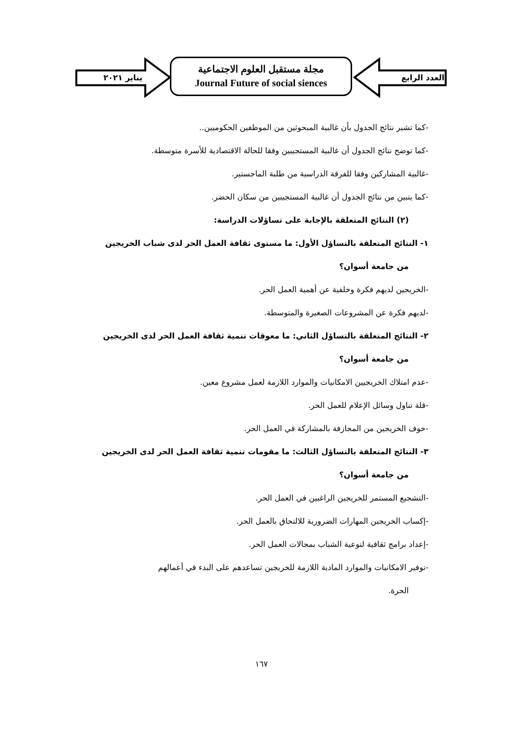يناير ٢٠٢١
مجلة مستقبل العلوم الاجتماعية
Journal Future of social siences
العدد الرابع
-كما تشير نتائج الجدول بأن غالبية المبحوثين من الموظفين الحكوميين..
-كما توضح نتائج الجدول أن غالبية المستجيبين وفقا للحالة الاقتصادية للأسرة متوسطة.
-غالبية المشاركين وفقا للفرقة الدراسية من طلبة الماجستير.
-كما يتبين من نتائج الجدول أن غالبية المستجيبين من سكان الحضر.
(٢) النتائج المتعلقة بالإجابة على تساؤلات الدراسة:
١- النتائج المتعلقة بالتساؤل الأول: ما مستوى ثقافة العمل الحر لدى شباب الخريجين
من جامعة أسوان؟
-الخريجين لديهم فكرة وخلفية عن أهمية العمل الحر.
-لديهم فكرة عن المشروعات الصغيرة والمتوسطة.
٢- النتائج المتعلقة بالتساؤل الثاني: ما معوقات تنمية ثقافة العمل الحر لدى الخريجين
من جامعة أسوان؟
-عدم امتلاك الخريجيين الامكانيات والموارد اللازمة لعمل مشروع معين.
-قلة تناول وسائل الإعلام للعمل الحر.
-خوف الخريجين من المجازفة بالمشاركة في العمل الحر.
٣- النتائج المتعلقة بالتساؤل الثالث: ما مقومات تنمية ثقافة العمل الحر لدى الخريجين
من جامعة أسوان؟
-التشجيع المستمر للخريجين الراغبين في العمل الحر.
-إكساب الخريجين المهارات الضرورية للالتحاق بالعمل الحر.
-إعداد برامج ثقافية لتوعية الشباب بمجالات العمل الحر.
-توفير الامكانيات والموارد المادية اللازمة للخريجين تساعدهم على البدء في أعمالهم
الحرة.
١٦٧